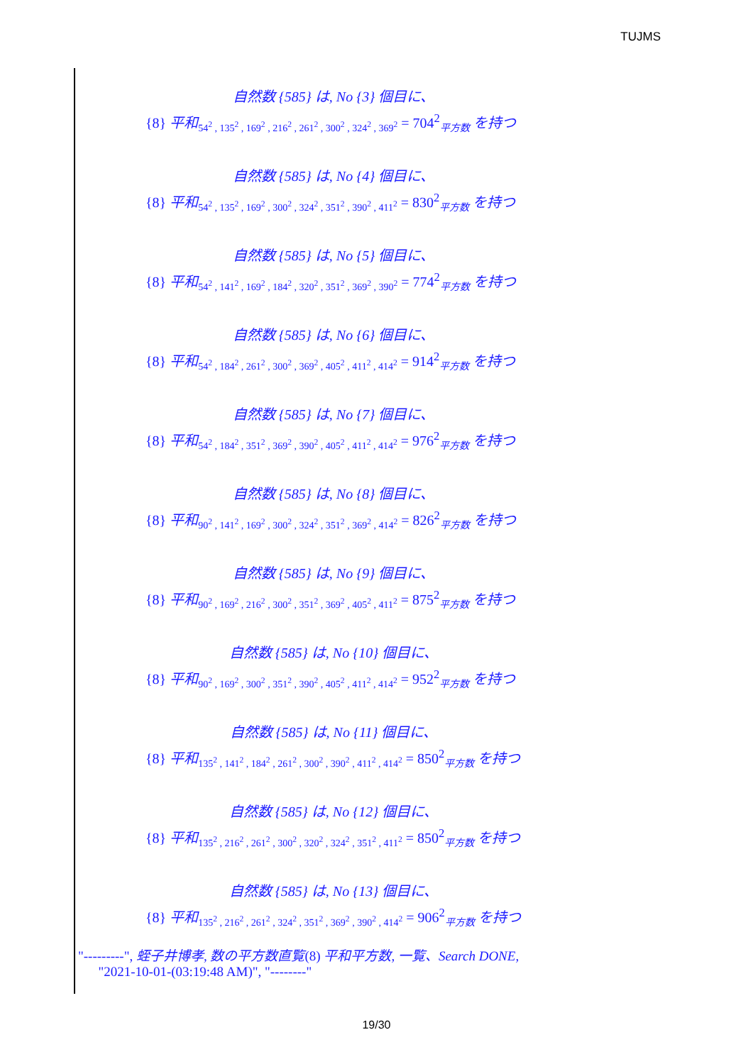TUJMS
自然数 {585} は, No {3} 個目に、
{8} 平和<sub>54<sup>2</sup> , 135<sup>2</sup> , 169<sup>2</sup> , 216<sup>2</sup> , 261<sup>2</sup> , 300<sup>2</sup> , 324<sup>2</sup> , 369<sup>2</sup></sub> = 704<sup>2</sup><sub>平方数</sub> を持つ
自然数 {585} は, No {4} 個目に、
{8} 平和<sub>54<sup>2</sup> , 135<sup>2</sup> , 169<sup>2</sup> , 300<sup>2</sup> , 324<sup>2</sup> , 351<sup>2</sup> , 390<sup>2</sup> , 411<sup>2</sup></sub> = 830<sup>2</sup><sub>平方数</sub> を持つ
自然数 {585} は, No {5} 個目に、
{8} 平和<sub>54<sup>2</sup> , 141<sup>2</sup> , 169<sup>2</sup> , 184<sup>2</sup> , 320<sup>2</sup> , 351<sup>2</sup> , 369<sup>2</sup> , 390<sup>2</sup></sub> = 774<sup>2</sup><sub>平方数</sub> を持つ
自然数 {585} は, No {6} 個目に、
{8} 平和<sub>54<sup>2</sup> , 184<sup>2</sup> , 261<sup>2</sup> , 300<sup>2</sup> , 369<sup>2</sup> , 405<sup>2</sup> , 411<sup>2</sup> , 414<sup>2</sup></sub> = 914<sup>2</sup><sub>平方数</sub> を持つ
自然数 {585} は, No {7} 個目に、
{8} 平和<sub>54<sup>2</sup> , 184<sup>2</sup> , 351<sup>2</sup> , 369<sup>2</sup> , 390<sup>2</sup> , 405<sup>2</sup> , 411<sup>2</sup> , 414<sup>2</sup></sub> = 976<sup>2</sup><sub>平方数</sub> を持つ
自然数 {585} は, No {8} 個目に、
{8} 平和<sub>90<sup>2</sup> , 141<sup>2</sup> , 169<sup>2</sup> , 300<sup>2</sup> , 324<sup>2</sup> , 351<sup>2</sup> , 369<sup>2</sup> , 414<sup>2</sup></sub> = 826<sup>2</sup><sub>平方数</sub> を持つ
自然数 {585} は, No {9} 個目に、
{8} 平和<sub>90<sup>2</sup> , 169<sup>2</sup> , 216<sup>2</sup> , 300<sup>2</sup> , 351<sup>2</sup> , 369<sup>2</sup> , 405<sup>2</sup> , 411<sup>2</sup></sub> = 875<sup>2</sup><sub>平方数</sub> を持つ
自然数 {585} は, No {10} 個目に、
{8} 平和<sub>90<sup>2</sup> , 169<sup>2</sup> , 300<sup>2</sup> , 351<sup>2</sup> , 390<sup>2</sup> , 405<sup>2</sup> , 411<sup>2</sup> , 414<sup>2</sup></sub> = 952<sup>2</sup><sub>平方数</sub> を持つ
自然数 {585} は, No {11} 個目に、
{8} 平和<sub>135<sup>2</sup> , 141<sup>2</sup> , 184<sup>2</sup> , 261<sup>2</sup> , 300<sup>2</sup> , 390<sup>2</sup> , 411<sup>2</sup> , 414<sup>2</sup></sub> = 850<sup>2</sup><sub>平方数</sub> を持つ
自然数 {585} は, No {12} 個目に、
{8} 平和<sub>135<sup>2</sup> , 216<sup>2</sup> , 261<sup>2</sup> , 300<sup>2</sup> , 320<sup>2</sup> , 324<sup>2</sup> , 351<sup>2</sup> , 411<sup>2</sup></sub> = 850<sup>2</sup><sub>平方数</sub> を持つ
自然数 {585} は, No {13} 個目に、
{8} 平和<sub>135<sup>2</sup> , 216<sup>2</sup> , 261<sup>2</sup> , 324<sup>2</sup> , 351<sup>2</sup> , 369<sup>2</sup> , 390<sup>2</sup> , 414<sup>2</sup></sub> = 906<sup>2</sup><sub>平方数</sub> を持つ
"---------", 蛭子井博孝, 数の平方数直覧(8) 平和平方数, 一覧、Search DONE,
"2021-10-01-(03:19:48 AM)", "--------"
19/30